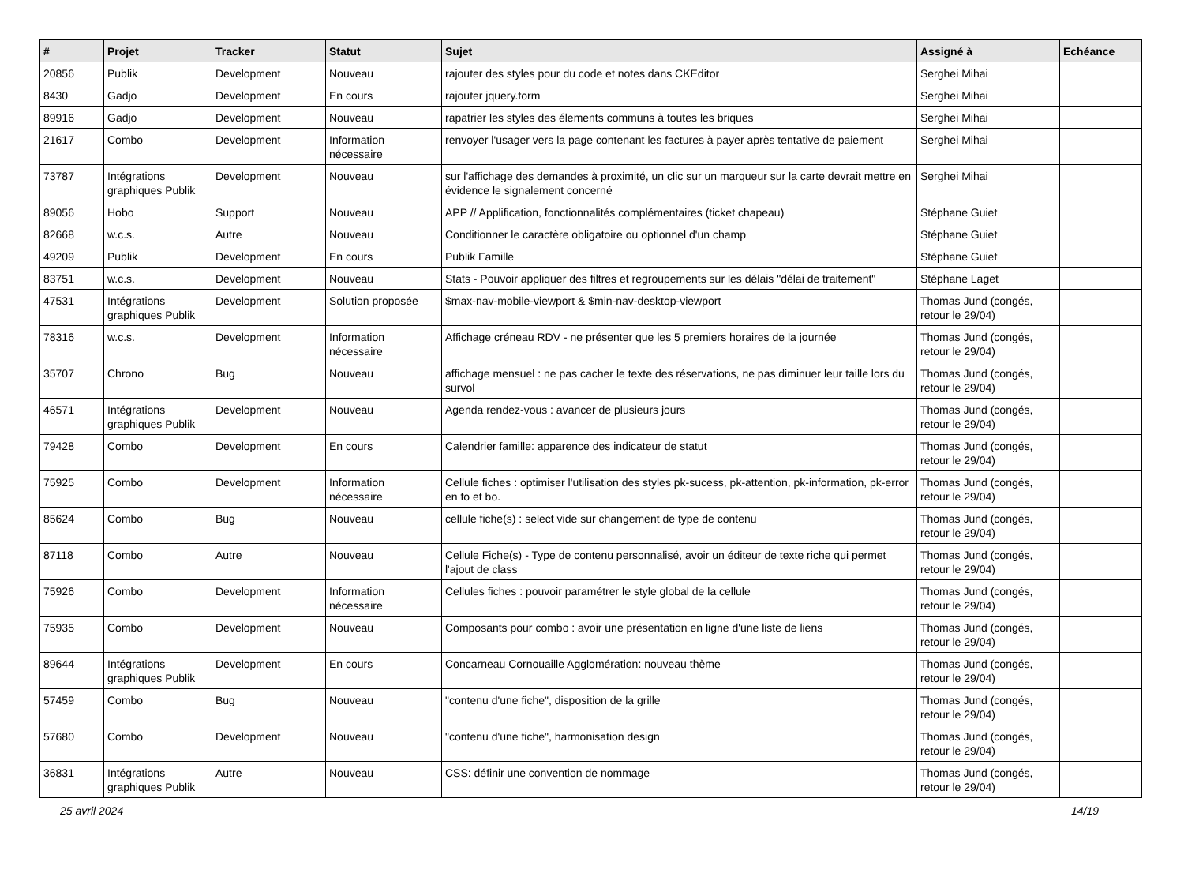| # | Projet | Tracker | Statut | Sujet | Assigné à | Echéance |
| --- | --- | --- | --- | --- | --- | --- |
| 20856 | Publik | Development | Nouveau | rajouter des styles pour du code et notes dans CKEditor | Serghei Mihai | |
| 8430 | Gadjo | Development | En cours | rajouter jquery.form | Serghei Mihai | |
| 89916 | Gadjo | Development | Nouveau | rapatrier les styles des élements communs à toutes les briques | Serghei Mihai | |
| 21617 | Combo | Development | Information nécessaire | renvoyer l'usager vers la page contenant les factures à payer après tentative de paiement | Serghei Mihai | |
| 73787 | Intégrations graphiques Publik | Development | Nouveau | sur l'affichage des demandes à proximité, un clic sur un marqueur sur la carte devrait mettre en évidence le signalement concerné | Serghei Mihai | |
| 89056 | Hobo | Support | Nouveau | APP // Applification, fonctionnalités complémentaires (ticket chapeau) | Stéphane Guiet | |
| 82668 | w.c.s. | Autre | Nouveau | Conditionner le caractère obligatoire ou optionnel d'un champ | Stéphane Guiet | |
| 49209 | Publik | Development | En cours | Publik Famille | Stéphane Guiet | |
| 83751 | w.c.s. | Development | Nouveau | Stats - Pouvoir appliquer des filtres et regroupements sur les délais "délai de traitement" | Stéphane Laget | |
| 47531 | Intégrations graphiques Publik | Development | Solution proposée | $max-nav-mobile-viewport & $min-nav-desktop-viewport | Thomas Jund (congés, retour le 29/04) | |
| 78316 | w.c.s. | Development | Information nécessaire | Affichage créneau RDV - ne présenter que les 5 premiers horaires de la journée | Thomas Jund (congés, retour le 29/04) | |
| 35707 | Chrono | Bug | Nouveau | affichage mensuel : ne pas cacher le texte des réservations, ne pas diminuer leur taille lors du survol | Thomas Jund (congés, retour le 29/04) | |
| 46571 | Intégrations graphiques Publik | Development | Nouveau | Agenda rendez-vous : avancer de plusieurs jours | Thomas Jund (congés, retour le 29/04) | |
| 79428 | Combo | Development | En cours | Calendrier famille: apparence des indicateur de statut | Thomas Jund (congés, retour le 29/04) | |
| 75925 | Combo | Development | Information nécessaire | Cellule fiches : optimiser l'utilisation des styles pk-sucess, pk-attention, pk-information, pk-error en fo et bo. | Thomas Jund (congés, retour le 29/04) | |
| 85624 | Combo | Bug | Nouveau | cellule fiche(s) : select vide sur changement de type de contenu | Thomas Jund (congés, retour le 29/04) | |
| 87118 | Combo | Autre | Nouveau | Cellule Fiche(s) - Type de contenu personnalisé, avoir un éditeur de texte riche qui permet l'ajout de class | Thomas Jund (congés, retour le 29/04) | |
| 75926 | Combo | Development | Information nécessaire | Cellules fiches : pouvoir paramétrer le style global de la cellule | Thomas Jund (congés, retour le 29/04) | |
| 75935 | Combo | Development | Nouveau | Composants pour combo : avoir une présentation en ligne d'une liste de liens | Thomas Jund (congés, retour le 29/04) | |
| 89644 | Intégrations graphiques Publik | Development | En cours | Concarneau Cornouaille Agglomération: nouveau thème | Thomas Jund (congés, retour le 29/04) | |
| 57459 | Combo | Bug | Nouveau | "contenu d'une fiche", disposition de la grille | Thomas Jund (congés, retour le 29/04) | |
| 57680 | Combo | Development | Nouveau | "contenu d'une fiche", harmonisation design | Thomas Jund (congés, retour le 29/04) | |
| 36831 | Intégrations graphiques Publik | Autre | Nouveau | CSS: définir une convention de nommage | Thomas Jund (congés, retour le 29/04) | |
25 avril 2024 14/19